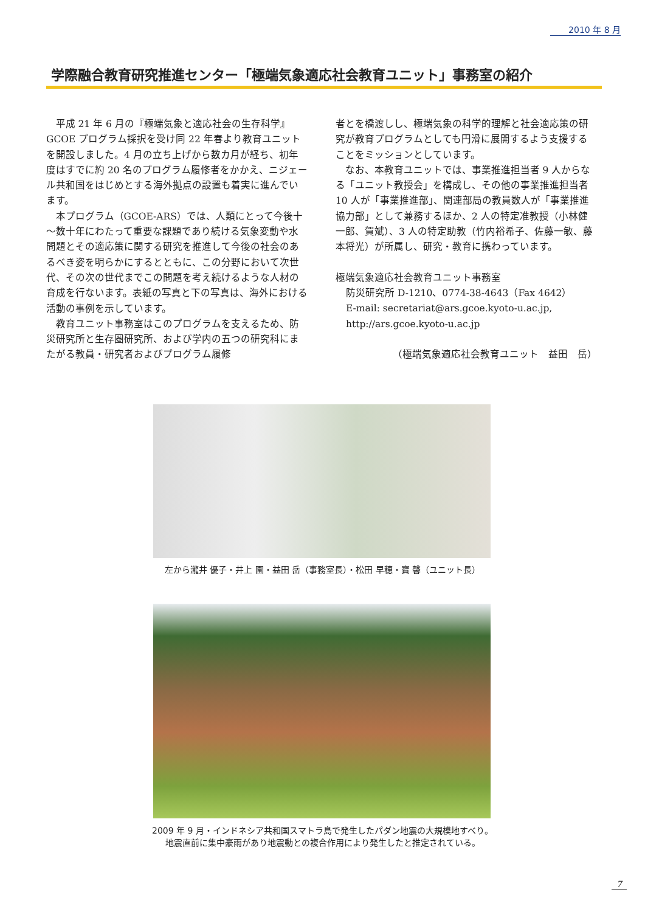2010 年 8 月
学際融合教育研究推進センター「極端気象適応社会教育ユニット」事務室の紹介
平成 21 年 6 月の『極端気象と適応社会の生存科学』GCOE プログラム採択を受け同 22 年春より教育ユニットを開設しました。4 月の立ち上げから数カ月が経ち、初年度はすでに約 20 名のプログラム履修者をかかえ、ニジェール共和国をはじめとする海外拠点の設置も着実に進んでいます。
本プログラム（GCOE-ARS）では、人類にとって今後十～数十年にわたって重要な課題であり続ける気象変動や水問題とその適応策に関する研究を推進して今後の社会のあるべき姿を明らかにするとともに、この分野において次世代、その次の世代までこの問題を考え続けるような人材の育成を行ないます。表紙の写真と下の写真は、海外における活動の事例を示しています。
教育ユニット事務室はこのプログラムを支えるため、防災研究所と生存圏研究所、および学内の五つの研究科にまたがる教員・研究者およびプログラム履修
者とを橋渡しし、極端気象の科学的理解と社会適応策の研究が教育プログラムとしても円滑に展開するよう支援することをミッションとしています。
なお、本教育ユニットでは、事業推進担当者 9 人からなる「ユニット教授会」を構成し、その他の事業推進担当者 10 人が「事業推進部」、関連部局の教員数人が「事業推進協力部」として兼務するほか、2 人の特定准教授（小林健一郎、賀斌）、3 人の特定助教（竹内裕希子、佐藤一敏、藤本将光）が所属し、研究・教育に携わっています。
極端気象適応社会教育ユニット事務室
防災研究所 D-1210、0774-38-4643（Fax 4642）
E-mail: secretariat@ars.gcoe.kyoto-u.ac.jp,
http://ars.gcoe.kyoto-u.ac.jp
（極端気象適応社会教育ユニット　益田　岳）
左から瀧井 優子・井上 園・益田 岳（事務室長）・松田 早穂・寶 馨（ユニット長）
2009 年 9 月・インドネシア共和国スマトラ島で発生したパダン地震の大規模地すべり。
地震直前に集中豪雨があり地震動との複合作用により発生したと推定されている。
7